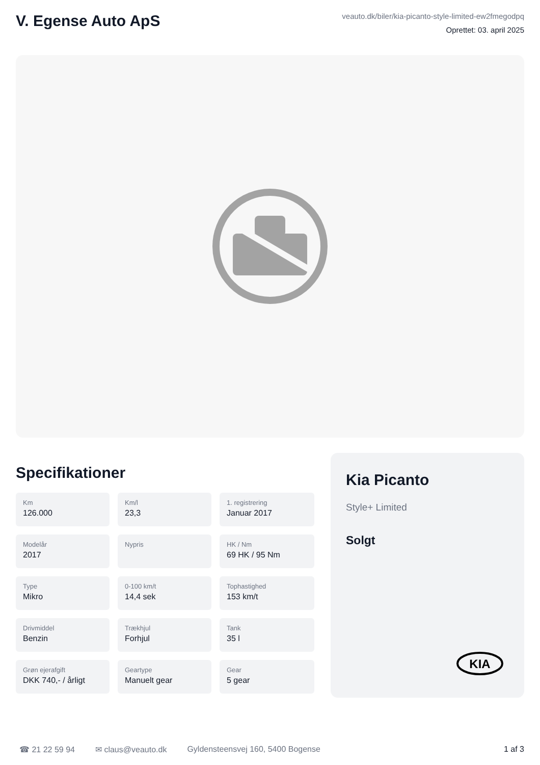V. Egense Auto ApS
veauto.dk/biler/kia-picanto-style-limited-ew2fmegodpq
Oprettet: 03. april 2025
Specifikationer
Km
126.000
Km/l
23,3
1. registrering
Januar 2017
Modelår
2017
Nypris
HK / Nm
69 HK / 95 Nm
Type
Mikro
0-100 km/t
14,4 sek
Tophastighed
153 km/t
Drivmiddel
Benzin
Trækhjul
Forhjul
Tank
35 l
Grøn ejerafgift
DKK 740,- / årligt
Geartype
Manuelt gear
Gear
5 gear
Kia Picanto
Style+ Limited
Solgt
KIA
☎ 21 22 59 94 ✉ claus@veauto.dk Gyldensteensvej 160, 5400 Bogense 1 af 3